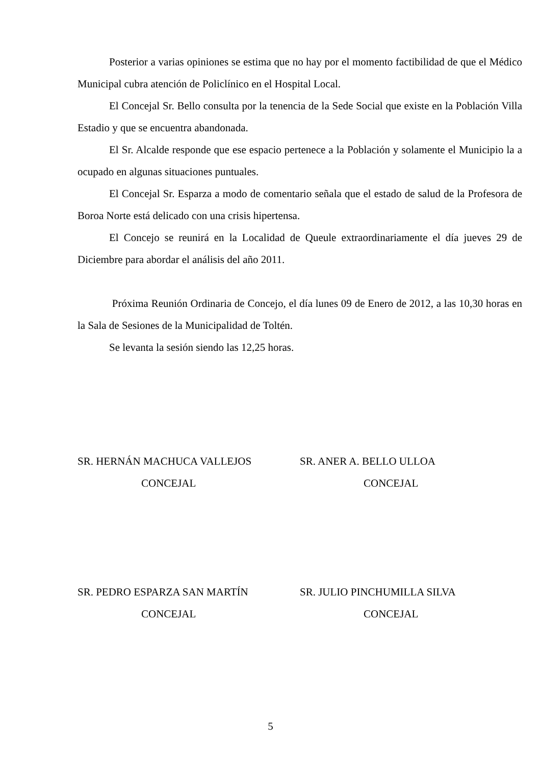Posterior a varias opiniones se estima que no hay por el momento factibilidad de que el Médico Municipal cubra atención de Policlínico en el Hospital Local.
El Concejal Sr. Bello consulta por la tenencia de la Sede Social que existe en la Población Villa Estadio y que se encuentra abandonada.
El Sr. Alcalde responde que ese espacio pertenece a la Población y solamente el Municipio la a ocupado en algunas situaciones puntuales.
El Concejal Sr. Esparza a modo de comentario señala que el estado de salud de la Profesora de Boroa Norte está delicado con una crisis hipertensa.
El Concejo se reunirá en la Localidad de Queule extraordinariamente el día jueves 29 de Diciembre para abordar el análisis del año 2011.
Próxima Reunión Ordinaria de Concejo, el día lunes 09 de Enero de 2012, a las 10,30 horas en la Sala de Sesiones de la Municipalidad de Toltén.
Se levanta la sesión siendo las 12,25 horas.
SR. HERNÁN MACHUCA VALLEJOS
CONCEJAL
SR. ANER A. BELLO ULLOA
CONCEJAL
SR. PEDRO ESPARZA SAN MARTÍN
CONCEJAL
SR. JULIO PINCHUMILLA SILVA
CONCEJAL
5